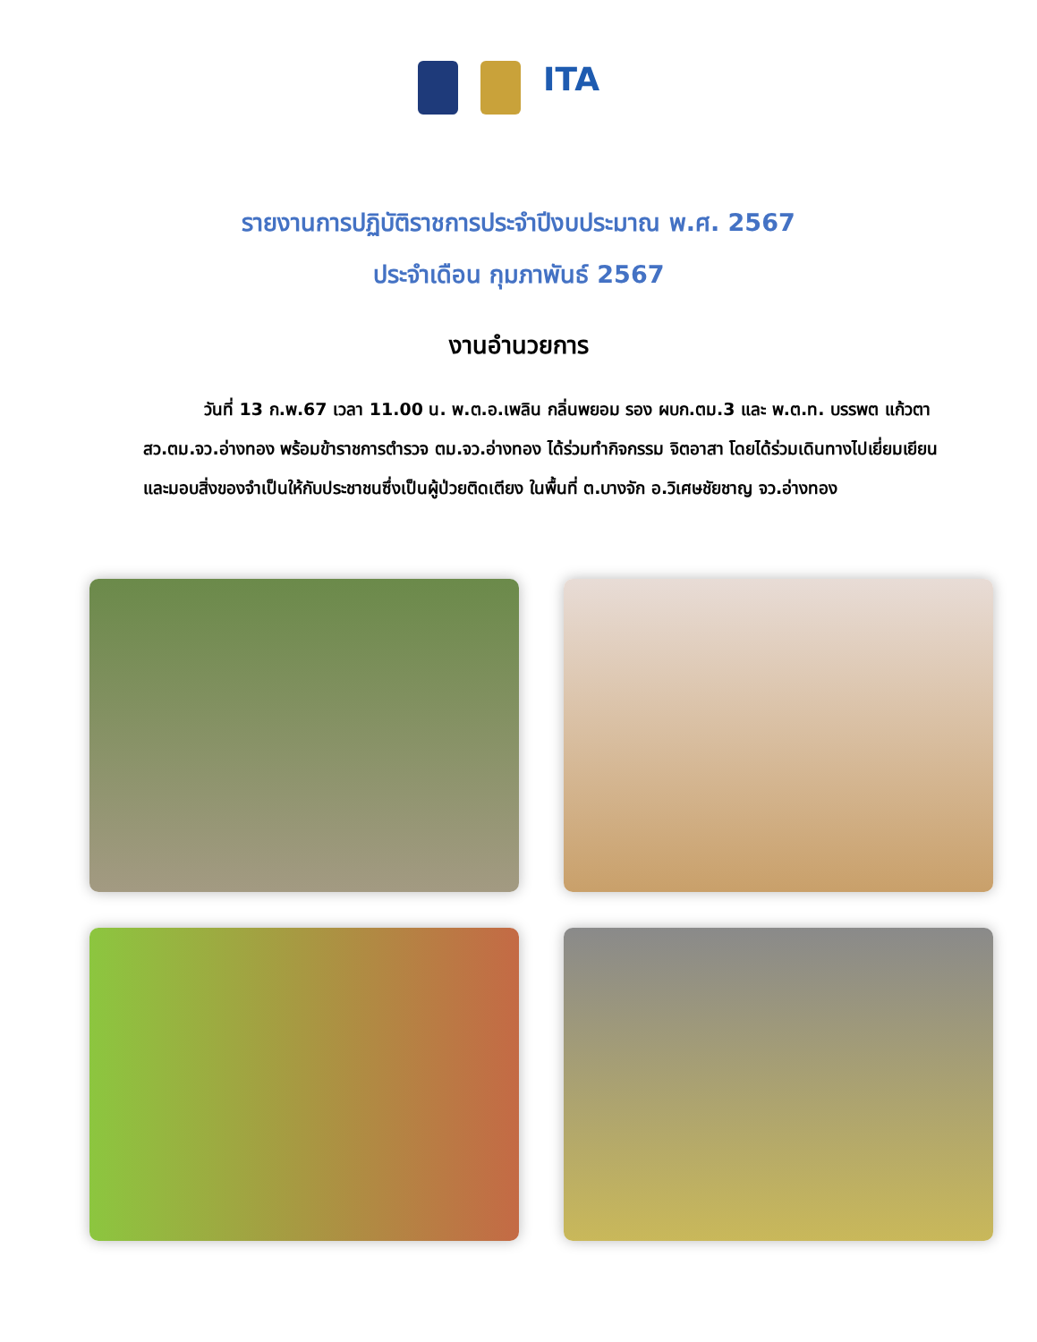ITA
รายงานการปฏิบัติราชการประจำปีงบประมาณ พ.ศ. 2567
ประจำเดือน กุมภาพันธ์ 2567
งานอำนวยการ
วันที่ 13 ก.พ.67 เวลา 11.00 น. พ.ต.อ.เพลิน กลิ่นพยอม รอง ผบก.ตม.3 และ พ.ต.ท. บรรพต แก้วตา สว.ตม.จว.อ่างทอง พร้อมข้าราชการตำรวจ ตม.จว.อ่างทอง ได้ร่วมทำกิจกรรม จิตอาสา โดยได้ร่วมเดินทางไปเยี่ยมเยียนและมอบสิ่งของจำเป็นให้กับประชาชนซึ่งเป็นผู้ป่วยติดเตียง ในพื้นที่ ต.บางจัก อ.วิเศษชัยชาญ จว.อ่างทอง